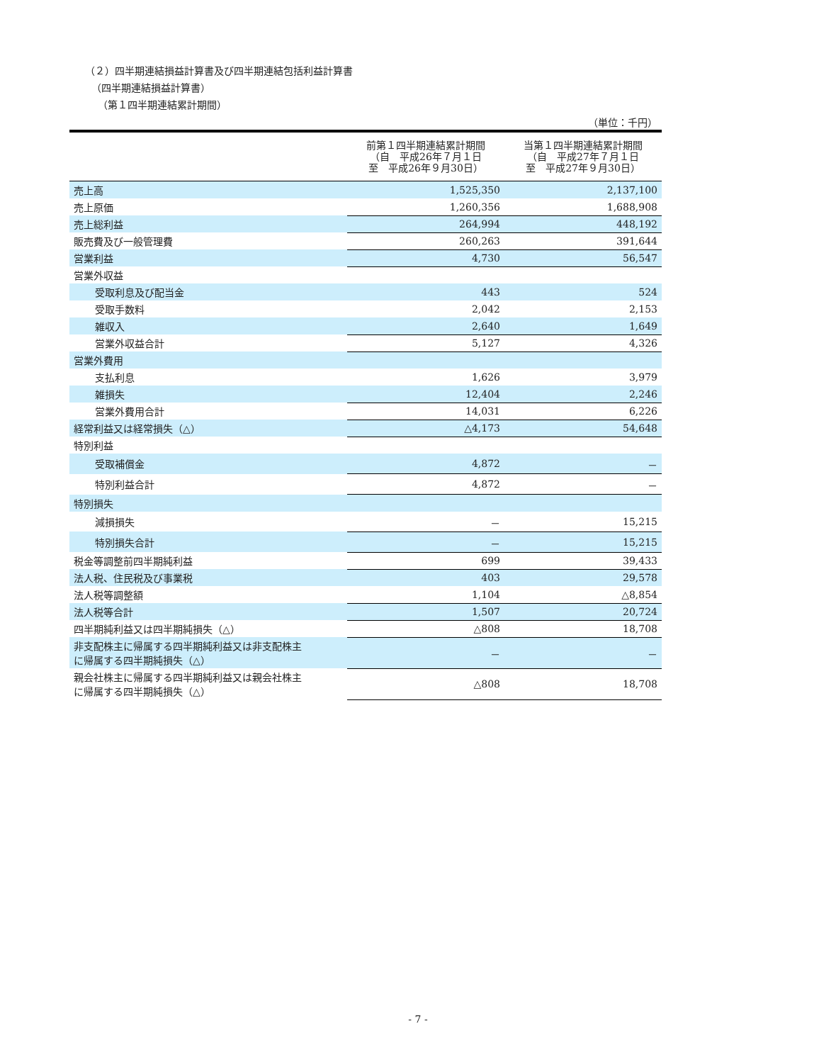（２）四半期連結損益計算書及び四半期連結包括利益計算書
（四半期連結損益計算書）
（第１四半期連結累計期間）
（単位：千円）
| | 前第１四半期連結累計期間 （自 平成26年７月１日 至 平成26年９月30日） | 当第１四半期連結累計期間 （自 平成27年７月１日 至 平成27年９月30日） |
| --- | --- | --- |
| 売上高 | 1,525,350 | 2,137,100 |
| 売上原価 | 1,260,356 | 1,688,908 |
| 売上総利益 | 264,994 | 448,192 |
| 販売費及び一般管理費 | 260,263 | 391,644 |
| 営業利益 | 4,730 | 56,547 |
| 営業外収益 | | |
| 受取利息及び配当金 | 443 | 524 |
| 受取手数料 | 2,042 | 2,153 |
| 雑収入 | 2,640 | 1,649 |
| 営業外収益合計 | 5,127 | 4,326 |
| 営業外費用 | | |
| 支払利息 | 1,626 | 3,979 |
| 雑損失 | 12,404 | 2,246 |
| 営業外費用合計 | 14,031 | 6,226 |
| 経常利益又は経常損失（△） | △4,173 | 54,648 |
| 特別利益 | | |
| 受取補償金 | 4,872 | － |
| 特別利益合計 | 4,872 | － |
| 特別損失 | | |
| 減損損失 | － | 15,215 |
| 特別損失合計 | － | 15,215 |
| 税金等調整前四半期純利益 | 699 | 39,433 |
| 法人税、住民税及び事業税 | 403 | 29,578 |
| 法人税等調整額 | 1,104 | △8,854 |
| 法人税等合計 | 1,507 | 20,724 |
| 四半期純利益又は四半期純損失（△） | △808 | 18,708 |
| 非支配株主に帰属する四半期純利益又は非支配株主 に帰属する四半期純損失（△） | － | － |
| 親会社株主に帰属する四半期純利益又は親会社株主 に帰属する四半期純損失（△） | △808 | 18,708 |
- 7 -